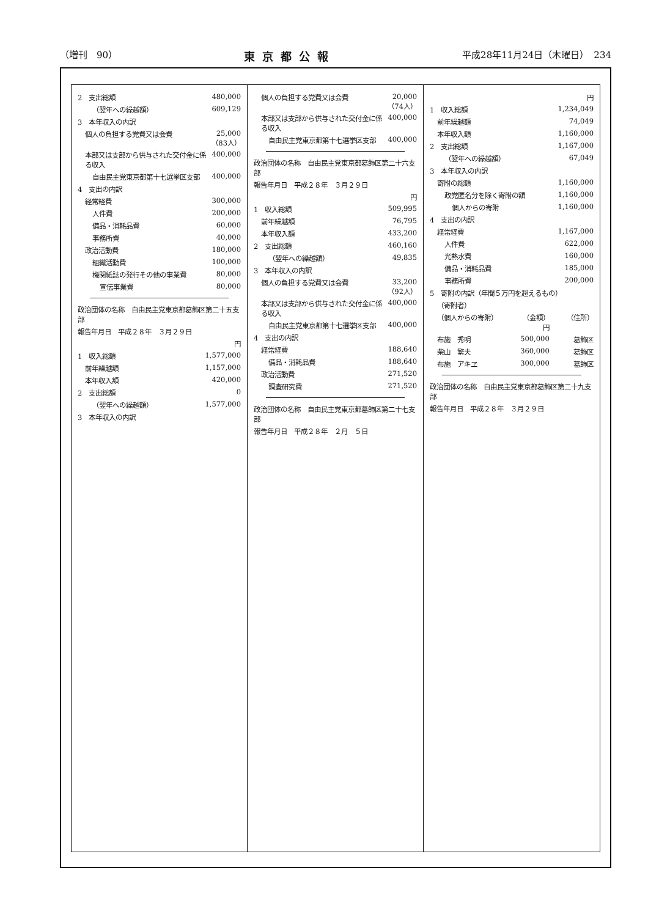（増刊　90） 東京都公報 平成28年11月24日（木曜日）　234
| 2 支出総額 | 480,000 |
| （翌年への繰越額） | 609,129 |
| 3 本年収入の内訳 | |
| 個人の負担する党費又は会費 | 25,000 （83人） |
| 本部又は支部から供与された交付金に係る収入 | 400,000 |
| 自由民主党東京都第十七選挙区支部 | 400,000 |
| 4 支出の内訳 | |
| 経常経費 | 300,000 |
| 人件費 | 200,000 |
| 備品・消耗品費 | 60,000 |
| 事務所費 | 40,000 |
| 政治活動費 | 180,000 |
| 組織活動費 | 100,000 |
| 機関紙誌の発行その他の事業費 | 80,000 |
| 宣伝事業費 | 80,000 |
| 政治団体の名称 自由民主党東京都葛飾区第二十五支部 | |
| 報告年月日 平成２８年 ３月２９日 | |
| | 円 |
| 1 収入総額 | 1,577,000 |
| 前年繰越額 | 1,157,000 |
| 本年収入額 | 420,000 |
| 2 支出総額 | 0 |
| （翌年への繰越額） | 1,577,000 |
| 3 本年収入の内訳 | |
| 個人の負担する党費又は会費 | 20,000 （74人） |
| 本部又は支部から供与された交付金に係る収入 | 400,000 |
| 自由民主党東京都第十七選挙区支部 | 400,000 |
| 政治団体の名称 自由民主党東京都葛飾区第二十六支部 | |
| 報告年月日 平成２８年 ３月２９日 | |
| | 円 |
| 1 収入総額 | 509,995 |
| 前年繰越額 | 76,795 |
| 本年収入額 | 433,200 |
| 2 支出総額 | 460,160 |
| （翌年への繰越額） | 49,835 |
| 3 本年収入の内訳 | |
| 個人の負担する党費又は会費 | 33,200 （92人） |
| 本部又は支部から供与された交付金に係る収入 | 400,000 |
| 自由民主党東京都第十七選挙区支部 | 400,000 |
| 4 支出の内訳 | |
| 経常経費 | 188,640 |
| 備品・消耗品費 | 188,640 |
| 政治活動費 | 271,520 |
| 調査研究費 | 271,520 |
| 政治団体の名称 自由民主党東京都葛飾区第二十七支部 |
| 報告年月日 平成２８年 ２月 ５日 |
| | | 円 |
| 1 収入総額 | | 1,234,049 |
| 前年繰越額 | | 74,049 |
| 本年収入額 | | 1,160,000 |
| 2 支出総額 | | 1,167,000 |
| （翌年への繰越額） | | 67,049 |
| 3 本年収入の内訳 | | |
| 寄附の総額 | | 1,160,000 |
| 政党匿名分を除く寄附の額 | | 1,160,000 |
| 個人からの寄附 | | 1,160,000 |
| 4 支出の内訳 | | |
| 経常経費 | | 1,167,000 |
| 人件費 | | 622,000 |
| 光熱水費 | | 160,000 |
| 備品・消耗品費 | | 185,000 |
| 事務所費 | | 200,000 |
| 5 寄附の内訳（年間５万円を超えるもの） | | |
| （寄附者） | | |
| （個人からの寄附） | （金額） 円 | （住所） |
| 布施 秀明 | 500,000 | 葛飾区 |
| 柴山 繁夫 | 360,000 | 葛飾区 |
| 布施 アキヱ | 300,000 | 葛飾区 |
| 政治団体の名称 自由民主党東京都葛飾区第二十九支部 |
| 報告年月日 平成２８年 ３月２９日 |